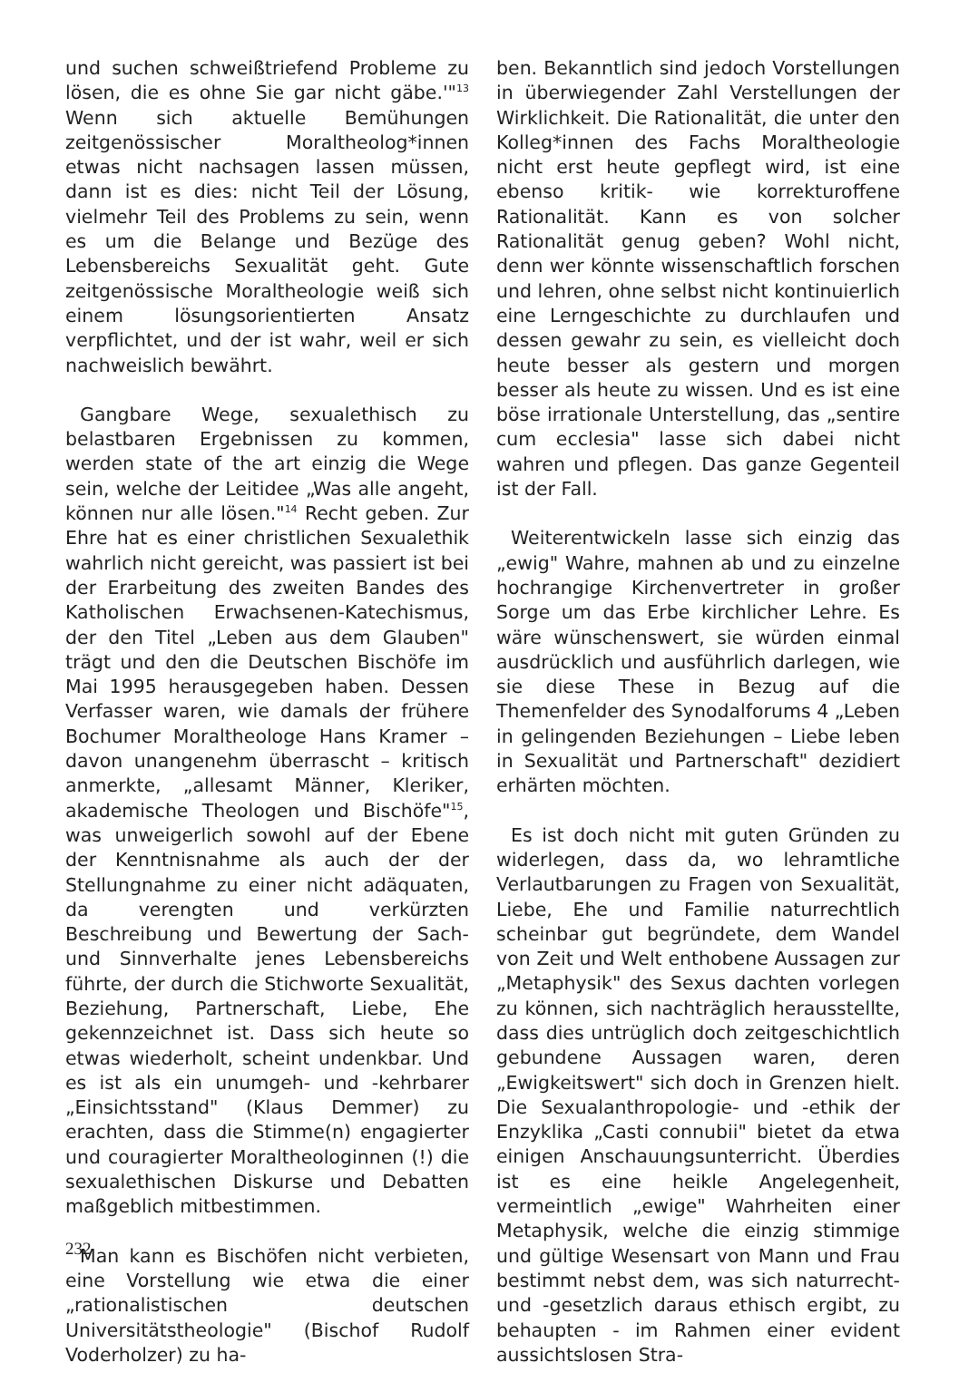und suchen schweißtriefend Probleme zu lösen, die es ohne Sie gar nicht gäbe.'"<sup>13</sup> Wenn sich aktuelle Bemühungen zeitgenössischer Moraltheolog*innen etwas nicht nachsagen lassen müssen, dann ist es dies: nicht Teil der Lösung, vielmehr Teil des Problems zu sein, wenn es um die Belange und Bezüge des Lebensbereichs Sexualität geht. Gute zeitgenössische Moraltheologie weiß sich einem lösungsorientierten Ansatz verpflichtet, und der ist wahr, weil er sich nachweislich bewährt.
Gangbare Wege, sexualethisch zu belastbaren Ergebnissen zu kommen, werden state of the art einzig die Wege sein, welche der Leitidee „Was alle angeht, können nur alle lösen."<sup>14</sup> Recht geben. Zur Ehre hat es einer christlichen Sexualethik wahrlich nicht gereicht, was passiert ist bei der Erarbeitung des zweiten Bandes des Katholischen Erwachsenen-Katechismus, der den Titel „Leben aus dem Glauben" trägt und den die Deutschen Bischöfe im Mai 1995 herausgegeben haben. Dessen Verfasser waren, wie damals der frühere Bochumer Moraltheologe Hans Kramer – davon unangenehm überrascht – kritisch anmerkte, „allesamt Männer, Kleriker, akademische Theologen und Bischöfe"<sup>15</sup>, was unweigerlich sowohl auf der Ebene der Kenntnisnahme als auch der der Stellungnahme zu einer nicht adäquaten, da verengten und verkürzten Beschreibung und Bewertung der Sach- und Sinnverhalte jenes Lebensbereichs führte, der durch die Stichworte Sexualität, Beziehung, Partnerschaft, Liebe, Ehe gekennzeichnet ist. Dass sich heute so etwas wiederholt, scheint undenkbar. Und es ist als ein unumgeh- und -kehrbarer „Einsichtsstand" (Klaus Demmer) zu erachten, dass die Stimme(n) engagierter und couragierter Moraltheologinnen (!) die sexualethischen Diskurse und Debatten maßgeblich mitbestimmen.
Man kann es Bischöfen nicht verbieten, eine Vorstellung wie etwa die einer „rationalistischen deutschen Universitätstheologie" (Bischof Rudolf Voderholzer) zu ha-
ben. Bekanntlich sind jedoch Vorstellungen in überwiegender Zahl Verstellungen der Wirklichkeit. Die Rationalität, die unter den Kolleg*innen des Fachs Moraltheologie nicht erst heute gepflegt wird, ist eine ebenso kritik- wie korrekturoffene Rationalität. Kann es von solcher Rationalität genug geben? Wohl nicht, denn wer könnte wissenschaftlich forschen und lehren, ohne selbst nicht kontinuierlich eine Lerngeschichte zu durchlaufen und dessen gewahr zu sein, es vielleicht doch heute besser als gestern und morgen besser als heute zu wissen. Und es ist eine böse irrationale Unterstellung, das „sentire cum ecclesia" lasse sich dabei nicht wahren und pflegen. Das ganze Gegenteil ist der Fall.
Weiterentwickeln lasse sich einzig das „ewig" Wahre, mahnen ab und zu einzelne hochrangige Kirchenvertreter in großer Sorge um das Erbe kirchlicher Lehre. Es wäre wünschenswert, sie würden einmal ausdrücklich und ausführlich darlegen, wie sie diese These in Bezug auf die Themenfelder des Synodalforums 4 „Leben in gelingenden Beziehungen – Liebe leben in Sexualität und Partnerschaft" dezidiert erhärten möchten.
Es ist doch nicht mit guten Gründen zu widerlegen, dass da, wo lehramtliche Verlautbarungen zu Fragen von Sexualität, Liebe, Ehe und Familie naturrechtlich scheinbar gut begründete, dem Wandel von Zeit und Welt enthobene Aussagen zur „Metaphysik" des Sexus dachten vorlegen zu können, sich nachträglich herausstellte, dass dies untrüglich doch zeitgeschichtlich gebundene Aussagen waren, deren „Ewigkeitswert" sich doch in Grenzen hielt. Die Sexualanthropologie- und -ethik der Enzyklika „Casti connubii" bietet da etwa einigen Anschauungsunterricht. Überdies ist es eine heikle Angelegenheit, vermeintlich „ewige" Wahrheiten einer Metaphysik, welche die einzig stimmige und gültige Wesensart von Mann und Frau bestimmt nebst dem, was sich naturrecht- und -gesetzlich daraus ethisch ergibt, zu behaupten - im Rahmen einer evident aussichtslosen Stra-
232